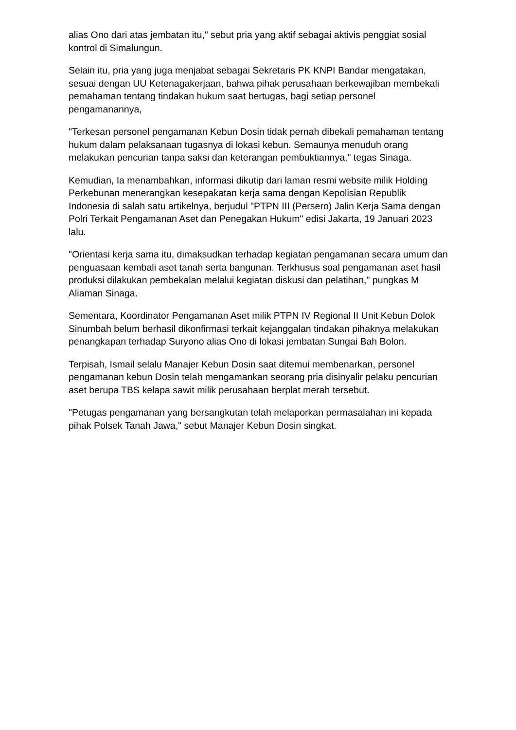alias Ono dari atas jembatan itu," sebut pria yang aktif sebagai aktivis penggiat sosial kontrol di Simalungun.
Selain itu, pria yang juga menjabat sebagai Sekretaris PK KNPI Bandar mengatakan, sesuai dengan UU Ketenagakerjaan, bahwa pihak perusahaan berkewajiban membekali pemahaman tentang tindakan hukum saat bertugas, bagi setiap personel pengamanannya,
"Terkesan personel pengamanan Kebun Dosin tidak pernah dibekali pemahaman tentang hukum dalam pelaksanaan tugasnya di lokasi kebun. Semaunya menuduh orang melakukan pencurian tanpa saksi dan keterangan pembuktiannya," tegas Sinaga.
Kemudian, Ia menambahkan, informasi dikutip dari laman resmi website milik Holding Perkebunan menerangkan kesepakatan kerja sama dengan Kepolisian Republik Indonesia di salah satu artikelnya, berjudul "PTPN III (Persero) Jalin Kerja Sama dengan Polri Terkait Pengamanan Aset dan Penegakan Hukum" edisi Jakarta, 19 Januari 2023 lalu.
"Orientasi kerja sama itu, dimaksudkan terhadap kegiatan pengamanan secara umum dan penguasaan kembali aset tanah serta bangunan. Terkhusus soal pengamanan aset hasil produksi dilakukan pembekalan melalui kegiatan diskusi dan pelatihan," pungkas M Aliaman Sinaga.
Sementara, Koordinator Pengamanan Aset milik PTPN IV Regional II Unit Kebun Dolok Sinumbah belum berhasil dikonfirmasi terkait kejanggalan tindakan pihaknya melakukan penangkapan terhadap Suryono alias Ono di lokasi jembatan Sungai Bah Bolon.
Terpisah, Ismail selalu Manajer Kebun Dosin saat ditemui membenarkan, personel pengamanan kebun Dosin telah mengamankan seorang pria disinyalir pelaku pencurian aset berupa TBS kelapa sawit milik perusahaan berplat merah tersebut.
"Petugas pengamanan yang bersangkutan telah melaporkan permasalahan ini kepada pihak Polsek Tanah Jawa," sebut Manajer Kebun Dosin singkat.